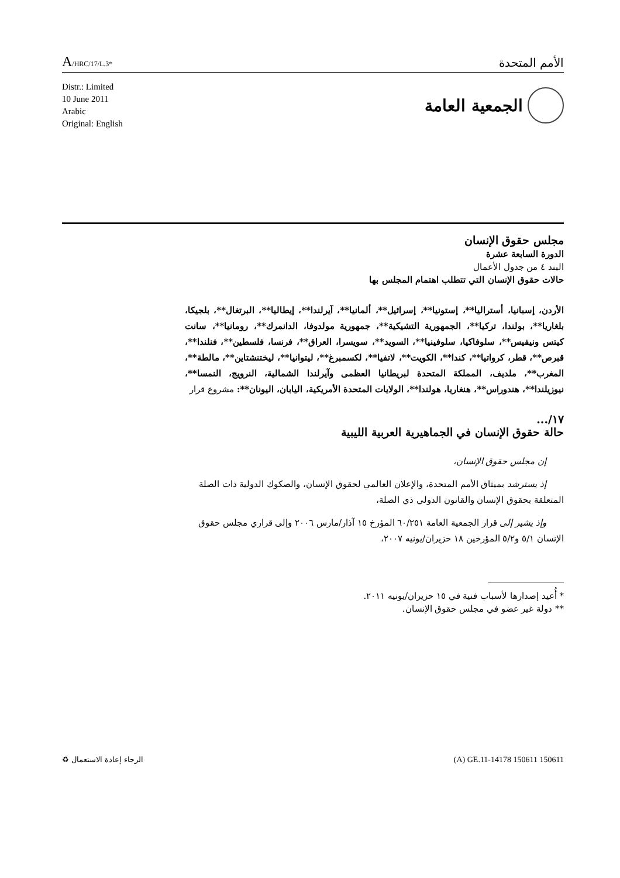A/HRC/17/L.3*
الأمم المتحدة
Distr.: Limited
10 June 2011
Arabic
Original: English
الجمعية العامة
مجلس حقوق الإنسان
الدورة السابعة عشرة
البند ٤ من جدول الأعمال
حالات حقوق الإنسان التي تتطلب اهتمام المجلس بها
الأردن، إسبانيا، أستراليا**، إستونيا**، إسرائيل**، ألمانيا**، آيرلندا**، إيطاليا**، البرتغال**، بلجيكا، بلغاريا**، بولندا، تركيا**، الجمهورية التشيكية**، جمهورية مولدوفا، الدانمرك**، رومانيا**، سانت كيتس ونيفيس**، سلوفاكيا، سلوفينيا**، السويد**، سويسرا، العراق**، فرنسا، فلسطين**، فنلندا**، قبرص**، قطر، كرواتيا**، كندا**، الكويت**، لاتفيا**، لكسمبرغ**، ليتوانيا**، ليختنشتاين**، مالطة**، المغرب**، ملديف، المملكة المتحدة لبريطانيا العظمى وآيرلندا الشمالية، النرويج، النمسا**، نيوزيلندا**، هندوراس**، هنغاريا، هولندا**، الولايات المتحدة الأمريكية، اليابان، اليونان**: مشروع قرار
١٧/...
حالة حقوق الإنسان في الجماهيرية العربية الليبية
إن مجلس حقوق الإنسان،
إذ يسترشد بميثاق الأمم المتحدة، والإعلان العالمي لحقوق الإنسان، والصكوك الدولية ذات الصلة المتعلقة بحقوق الإنسان والقانون الدولي ذي الصلة،
وإذ يشير إلى قرار الجمعية العامة ٦٠/٢٥١ المؤرخ ١٥ آذار/مارس ٢٠٠٦ وإلى قراري مجلس حقوق الإنسان ٥/١ و٥/٢ المؤرخين ١٨ حزيران/يونيه ٢٠٠٧،
* أُعيد إصدارها لأسباب فنية في ١٥ حزيران/يونيه ٢٠١١.
** دولة غير عضو في مجلس حقوق الإنسان.
♻ الرجاء إعادة الاستعمال (A) GE.11-14178 150611 150611